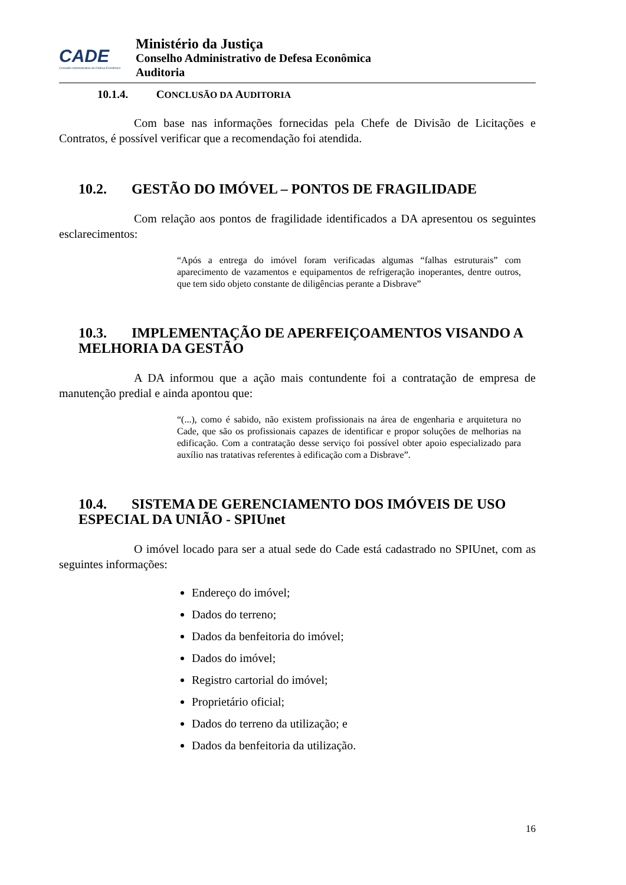CADE
Conselho Administrativo de Defesa Econômica
Ministério da Justiça
Conselho Administrativo de Defesa Econômica
Auditoria
10.1.4. CONCLUSÃO DA AUDITORIA
Com base nas informações fornecidas pela Chefe de Divisão de Licitações e Contratos, é possível verificar que a recomendação foi atendida.
10.2. GESTÃO DO IMÓVEL – PONTOS DE FRAGILIDADE
Com relação aos pontos de fragilidade identificados a DA apresentou os seguintes esclarecimentos:
“Após a entrega do imóvel foram verificadas algumas “falhas estruturais” com aparecimento de vazamentos e equipamentos de refrigeração inoperantes, dentre outros, que tem sido objeto constante de diligências perante a Disbrave”
10.3. IMPLEMENTAÇÃO DE APERFEIÇOAMENTOS VISANDO A MELHORIA DA GESTÃO
A DA informou que a ação mais contundente foi a contratação de empresa de manutenção predial e ainda apontou que:
“(...), como é sabido, não existem profissionais na área de engenharia e arquitetura no Cade, que são os profissionais capazes de identificar e propor soluções de melhorias na edificação. Com a contratação desse serviço foi possível obter apoio especializado para auxílio nas tratativas referentes à edificação com a Disbrave”.
10.4. SISTEMA DE GERENCIAMENTO DOS IMÓVEIS DE USO ESPECIAL DA UNIÃO - SPIUnet
O imóvel locado para ser a atual sede do Cade está cadastrado no SPIUnet, com as seguintes informações:
Endereço do imóvel;
Dados do terreno;
Dados da benfeitoria do imóvel;
Dados do imóvel;
Registro cartorial do imóvel;
Proprietário oficial;
Dados do terreno da utilização; e
Dados da benfeitoria da utilização.
16